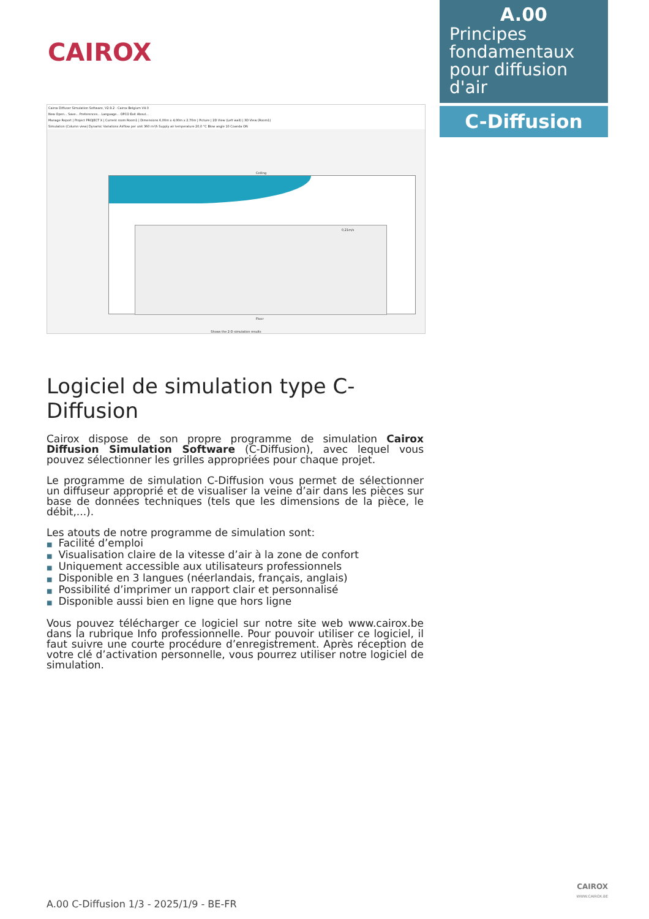CAIROX
A.00
Principes fondamentaux pour diffusion d'air
C-Diffusion
Cairox Diffuser Simulation Software, V2.9.2 - Cairox Belgium V4.0
New Open... Save... Preferences... Language... OPCO Exit About...
Manage Report | Project PROJECT X | Current room Room1 | Dimensions 6,00m x 4,00m x 2,70m | Picture | 2D View (Left wall) | 3D View (Room1)
Simulation (Column view) Dynamic Variations Airflow per unit 360 m³/h Supply air temperature 20,0 °C Blow angle 10 Coanda ON
Ceiling
0,21m/s
Floor
Shows the 2-D simulation results
Logiciel de simulation type C-Diffusion
Cairox dispose de son propre programme de simulation Cairox Diffusion Simulation Software (C-Diffusion), avec lequel vous pouvez sélectionner les grilles appropriées pour chaque projet.
Le programme de simulation C-Diffusion vous permet de sélectionner un diffuseur approprié et de visualiser la veine d’air dans les pièces sur base de données techniques (tels que les dimensions de la pièce, le débit,...).
Les atouts de notre programme de simulation sont:
■ Facilité d’emploi
■ Visualisation claire de la vitesse d’air à la zone de confort
■ Uniquement accessible aux utilisateurs professionnels
■ Disponible en 3 langues (néerlandais, français, anglais)
■ Possibilité d’imprimer un rapport clair et personnalisé
■ Disponible aussi bien en ligne que hors ligne
Vous pouvez télécharger ce logiciel sur notre site web www.cairox.be dans la rubrique Info professionnelle. Pour pouvoir utiliser ce logiciel, il faut suivre une courte procédure d’enregistrement. Après réception de votre clé d’activation personnelle, vous pourrez utiliser notre logiciel de simulation.
A.00 C-Diffusion 1/3 - 2025/1/9 - BE-FR
CAIROX
WWW.CAIROX.BE